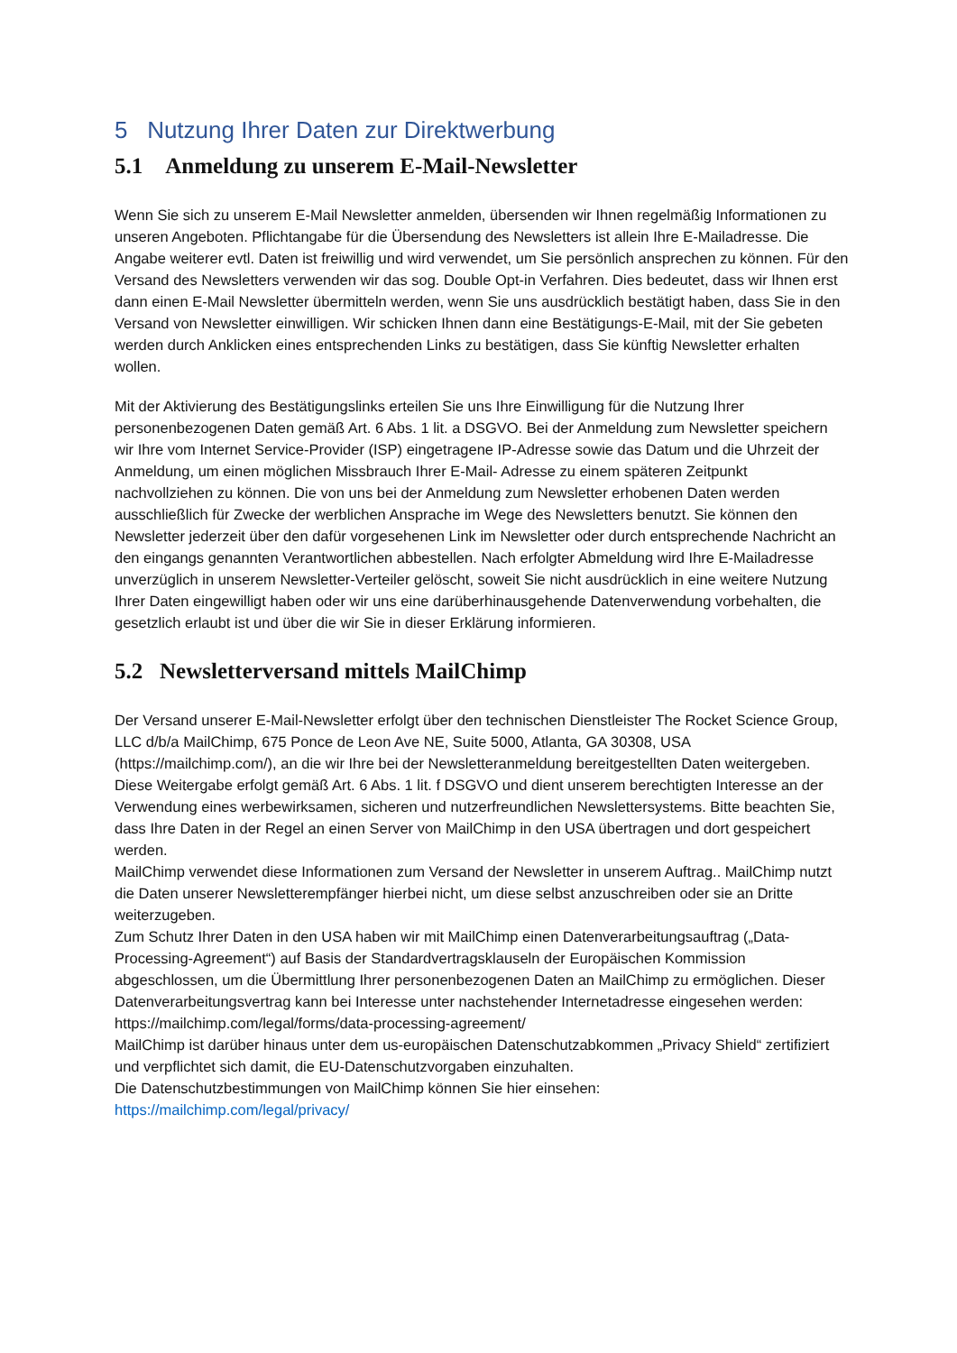5 Nutzung Ihrer Daten zur Direktwerbung
5.1 Anmeldung zu unserem E-Mail-Newsletter
Wenn Sie sich zu unserem E-Mail Newsletter anmelden, übersenden wir Ihnen regelmäßig Informationen zu unseren Angeboten. Pflichtangabe für die Übersendung des Newsletters ist allein Ihre E-Mailadresse. Die Angabe weiterer evtl. Daten ist freiwillig und wird verwendet, um Sie persönlich ansprechen zu können. Für den Versand des Newsletters verwenden wir das sog. Double Opt-in Verfahren. Dies bedeutet, dass wir Ihnen erst dann einen E-Mail Newsletter übermitteln werden, wenn Sie uns ausdrücklich bestätigt haben, dass Sie in den Versand von Newsletter einwilligen. Wir schicken Ihnen dann eine Bestätigungs-E-Mail, mit der Sie gebeten werden durch Anklicken eines entsprechenden Links zu bestätigen, dass Sie künftig Newsletter erhalten wollen.
Mit der Aktivierung des Bestätigungslinks erteilen Sie uns Ihre Einwilligung für die Nutzung Ihrer personenbezogenen Daten gemäß Art. 6 Abs. 1 lit. a DSGVO. Bei der Anmeldung zum Newsletter speichern wir Ihre vom Internet Service-Provider (ISP) eingetragene IP-Adresse sowie das Datum und die Uhrzeit der Anmeldung, um einen möglichen Missbrauch Ihrer E-Mail- Adresse zu einem späteren Zeitpunkt nachvollziehen zu können. Die von uns bei der Anmeldung zum Newsletter erhobenen Daten werden ausschließlich für Zwecke der werblichen Ansprache im Wege des Newsletters benutzt. Sie können den Newsletter jederzeit über den dafür vorgesehenen Link im Newsletter oder durch entsprechende Nachricht an den eingangs genannten Verantwortlichen abbestellen. Nach erfolgter Abmeldung wird Ihre E-Mailadresse unverzüglich in unserem Newsletter-Verteiler gelöscht, soweit Sie nicht ausdrücklich in eine weitere Nutzung Ihrer Daten eingewilligt haben oder wir uns eine darüberhinausgehende Datenverwendung vorbehalten, die gesetzlich erlaubt ist und über die wir Sie in dieser Erklärung informieren.
5.2 Newsletterversand mittels MailChimp
Der Versand unserer E-Mail-Newsletter erfolgt über den technischen Dienstleister The Rocket Science Group, LLC d/b/a MailChimp, 675 Ponce de Leon Ave NE, Suite 5000, Atlanta, GA 30308, USA (https://mailchimp.com/), an die wir Ihre bei der Newsletteranmeldung bereitgestellten Daten weitergeben. Diese Weitergabe erfolgt gemäß Art. 6 Abs. 1 lit. f DSGVO und dient unserem berechtigten Interesse an der Verwendung eines werbewirksamen, sicheren und nutzerfreundlichen Newslettersystems. Bitte beachten Sie, dass Ihre Daten in der Regel an einen Server von MailChimp in den USA übertragen und dort gespeichert werden.
MailChimp verwendet diese Informationen zum Versand der Newsletter in unserem Auftrag.. MailChimp nutzt die Daten unserer Newsletterempfänger hierbei nicht, um diese selbst anzuschreiben oder sie an Dritte weiterzugeben.
Zum Schutz Ihrer Daten in den USA haben wir mit MailChimp einen Datenverarbeitungsauftrag („Data-Processing-Agreement“) auf Basis der Standardvertragsklauseln der Europäischen Kommission abgeschlossen, um die Übermittlung Ihrer personenbezogenen Daten an MailChimp zu ermöglichen. Dieser Datenverarbeitungsvertrag kann bei Interesse unter nachstehender Internetadresse eingesehen werden: https://mailchimp.com/legal/forms/data-processing-agreement/
MailChimp ist darüber hinaus unter dem us-europäischen Datenschutzabkommen „Privacy Shield“ zertifiziert und verpflichtet sich damit, die EU-Datenschutzvorgaben einzuhalten.
Die Datenschutzbestimmungen von MailChimp können Sie hier einsehen:
https://mailchimp.com/legal/privacy/